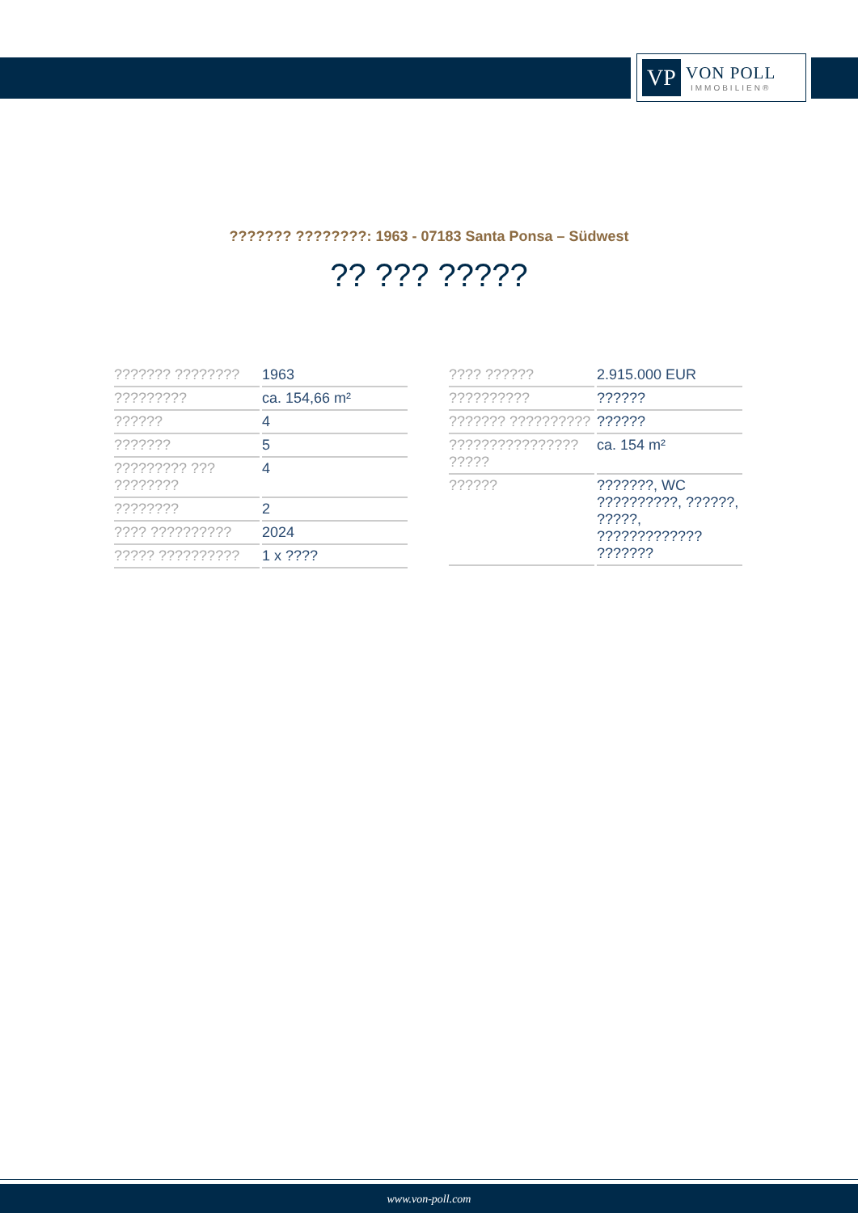VP
VON POLL
IMMOBILIEN®
??????? ????????: 1963 - 07183 Santa Ponsa – Südwest
?? ??? ?????
| ??????? ???????? | 1963 |
| ????????? | ca. 154,66 m² |
| ?????? | 4 |
| ??????? | 5 |
| ????????? ??? ???????? | 4 |
| ???????? | 2 |
| ???? ?????????? | 2024 |
| ????? ?????????? | 1 x ???? |
| ???? ?????? | 2.915.000 EUR |
| ?????????? | ?????? |
| ??????? ?????????? | ?????? |
| ???????????????? ????? | ca. 154 m² |
| ?????? | ???????, WC ??????????, ??????, ?????, ????????????? ??????? |
www.von-poll.com